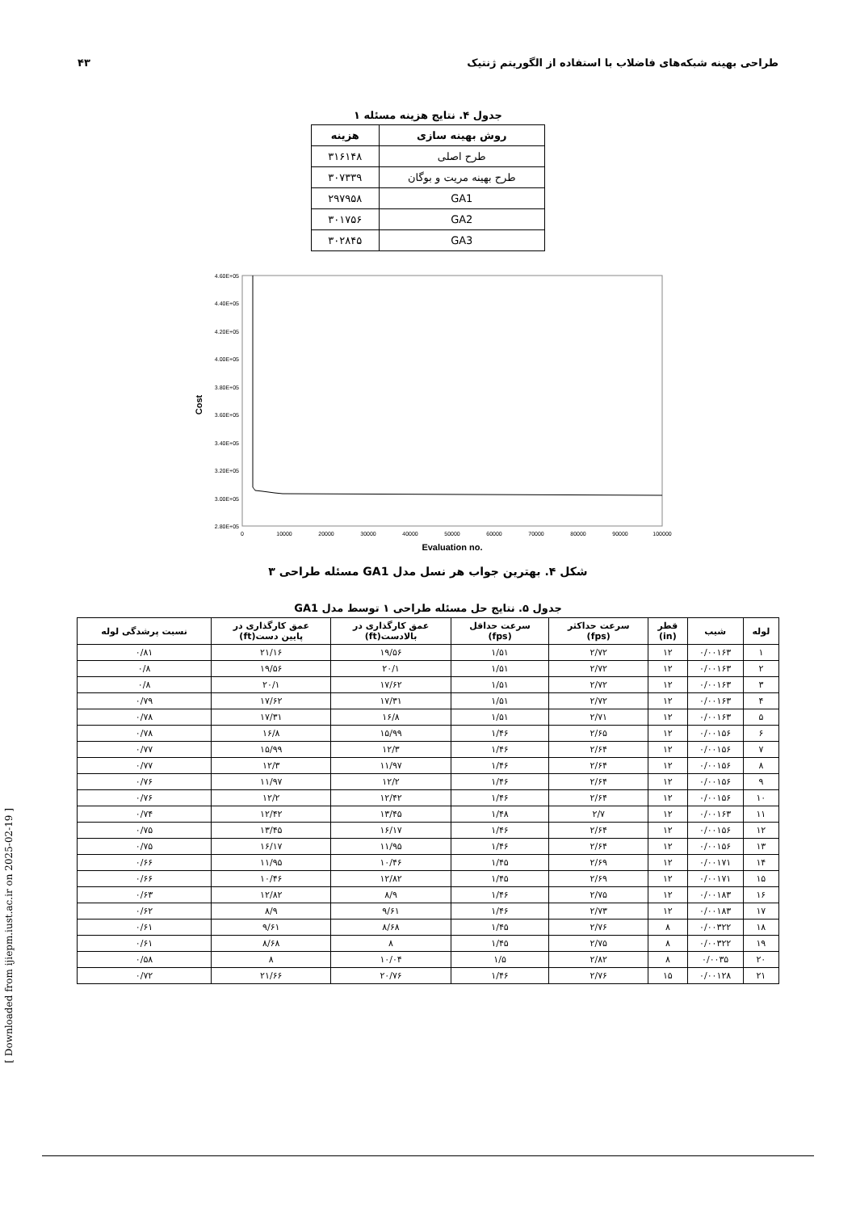طراحی بهینه شبکه‌های فاضلاب با استفاده از الگوریتم ژنتیک ۴۳
جدول ۴. نتایج هزینه مسئله ۱
| روش بهینه سازی | هزینه |
| --- | --- |
| طرح اصلی | ۳۱۶۱۴۸ |
| طرح بهینه مریت و بوگان | ۳۰۷۳۳۹ |
| GA1 | ۲۹۷۹۵۸ |
| GA2 | ۳۰۱۷۵۶ |
| GA3 | ۳۰۲۸۴۵ |
4.60E+05
4.40E+05
4.20E+05
4.00E+05
3.80E+05
3.60E+05
3.40E+05
3.20E+05
3.00E+05
2.80E+05
0
10000
20000
30000
40000
50000
60000
70000
80000
90000
100000
Evaluation no.
Cost
شکل ۴. بهترین جواب هر نسل مدل GA1 مسئله طراحی ۳
جدول ۵. نتایج حل مسئله طراحی ۱ توسط مدل GA1
| لوله | شیب | قطر (in) | سرعت حداکثر (fps) | سرعت حداقل (fps) | عمق کارگذاری در بالادست(ft) | عمق کارگذاری در پایین دست(ft) | نسبت پرشدگی لوله |
| --- | --- | --- | --- | --- | --- | --- | --- |
| ۱ | ۰/۰۰۱۶۳ | ۱۲ | ۲/۷۲ | ۱/۵۱ | ۱۹/۵۶ | ۲۱/۱۶ | ۰/۸۱ |
| ۲ | ۰/۰۰۱۶۳ | ۱۲ | ۲/۷۲ | ۱/۵۱ | ۲۰/۱ | ۱۹/۵۶ | ۰/۸ |
| ۳ | ۰/۰۰۱۶۳ | ۱۲ | ۲/۷۲ | ۱/۵۱ | ۱۷/۶۲ | ۲۰/۱ | ۰/۸ |
| ۴ | ۰/۰۰۱۶۳ | ۱۲ | ۲/۷۲ | ۱/۵۱ | ۱۷/۳۱ | ۱۷/۶۲ | ۰/۷۹ |
| ۵ | ۰/۰۰۱۶۳ | ۱۲ | ۲/۷۱ | ۱/۵۱ | ۱۶/۸ | ۱۷/۳۱ | ۰/۷۸ |
| ۶ | ۰/۰۰۱۵۶ | ۱۲ | ۲/۶۵ | ۱/۴۶ | ۱۵/۹۹ | ۱۶/۸ | ۰/۷۸ |
| ۷ | ۰/۰۰۱۵۶ | ۱۲ | ۲/۶۴ | ۱/۴۶ | ۱۲/۳ | ۱۵/۹۹ | ۰/۷۷ |
| ۸ | ۰/۰۰۱۵۶ | ۱۲ | ۲/۶۴ | ۱/۴۶ | ۱۱/۹۷ | ۱۲/۳ | ۰/۷۷ |
| ۹ | ۰/۰۰۱۵۶ | ۱۲ | ۲/۶۴ | ۱/۴۶ | ۱۲/۲ | ۱۱/۹۷ | ۰/۷۶ |
| ۱۰ | ۰/۰۰۱۵۶ | ۱۲ | ۲/۶۴ | ۱/۴۶ | ۱۲/۴۲ | ۱۲/۲ | ۰/۷۶ |
| ۱۱ | ۰/۰۰۱۶۳ | ۱۲ | ۲/۷ | ۱/۴۸ | ۱۳/۴۵ | ۱۲/۴۲ | ۰/۷۴ |
| ۱۲ | ۰/۰۰۱۵۶ | ۱۲ | ۲/۶۴ | ۱/۴۶ | ۱۶/۱۷ | ۱۳/۴۵ | ۰/۷۵ |
| ۱۳ | ۰/۰۰۱۵۶ | ۱۲ | ۲/۶۴ | ۱/۴۶ | ۱۱/۹۵ | ۱۶/۱۷ | ۰/۷۵ |
| ۱۴ | ۰/۰۰۱۷۱ | ۱۲ | ۲/۶۹ | ۱/۴۵ | ۱۰/۴۶ | ۱۱/۹۵ | ۰/۶۶ |
| ۱۵ | ۰/۰۰۱۷۱ | ۱۲ | ۲/۶۹ | ۱/۴۵ | ۱۲/۸۲ | ۱۰/۴۶ | ۰/۶۶ |
| ۱۶ | ۰/۰۰۱۸۳ | ۱۲ | ۲/۷۵ | ۱/۴۶ | ۸/۹ | ۱۲/۸۲ | ۰/۶۳ |
| ۱۷ | ۰/۰۰۱۸۳ | ۱۲ | ۲/۷۳ | ۱/۴۶ | ۹/۶۱ | ۸/۹ | ۰/۶۲ |
| ۱۸ | ۰/۰۰۳۲۲ | ۸ | ۲/۷۶ | ۱/۴۵ | ۸/۶۸ | ۹/۶۱ | ۰/۶۱ |
| ۱۹ | ۰/۰۰۳۲۲ | ۸ | ۲/۷۵ | ۱/۴۵ | ۸ | ۸/۶۸ | ۰/۶۱ |
| ۲۰ | ۰/۰۰۳۵ | ۸ | ۲/۸۲ | ۱/۵ | ۱۰/۰۴ | ۸ | ۰/۵۸ |
| ۲۱ | ۰/۰۰۱۲۸ | ۱۵ | ۲/۷۶ | ۱/۴۶ | ۲۰/۷۶ | ۲۱/۶۶ | ۰/۷۲ |
[ Downloaded from ijiepm.iust.ac.ir on 2025-02-19 ]